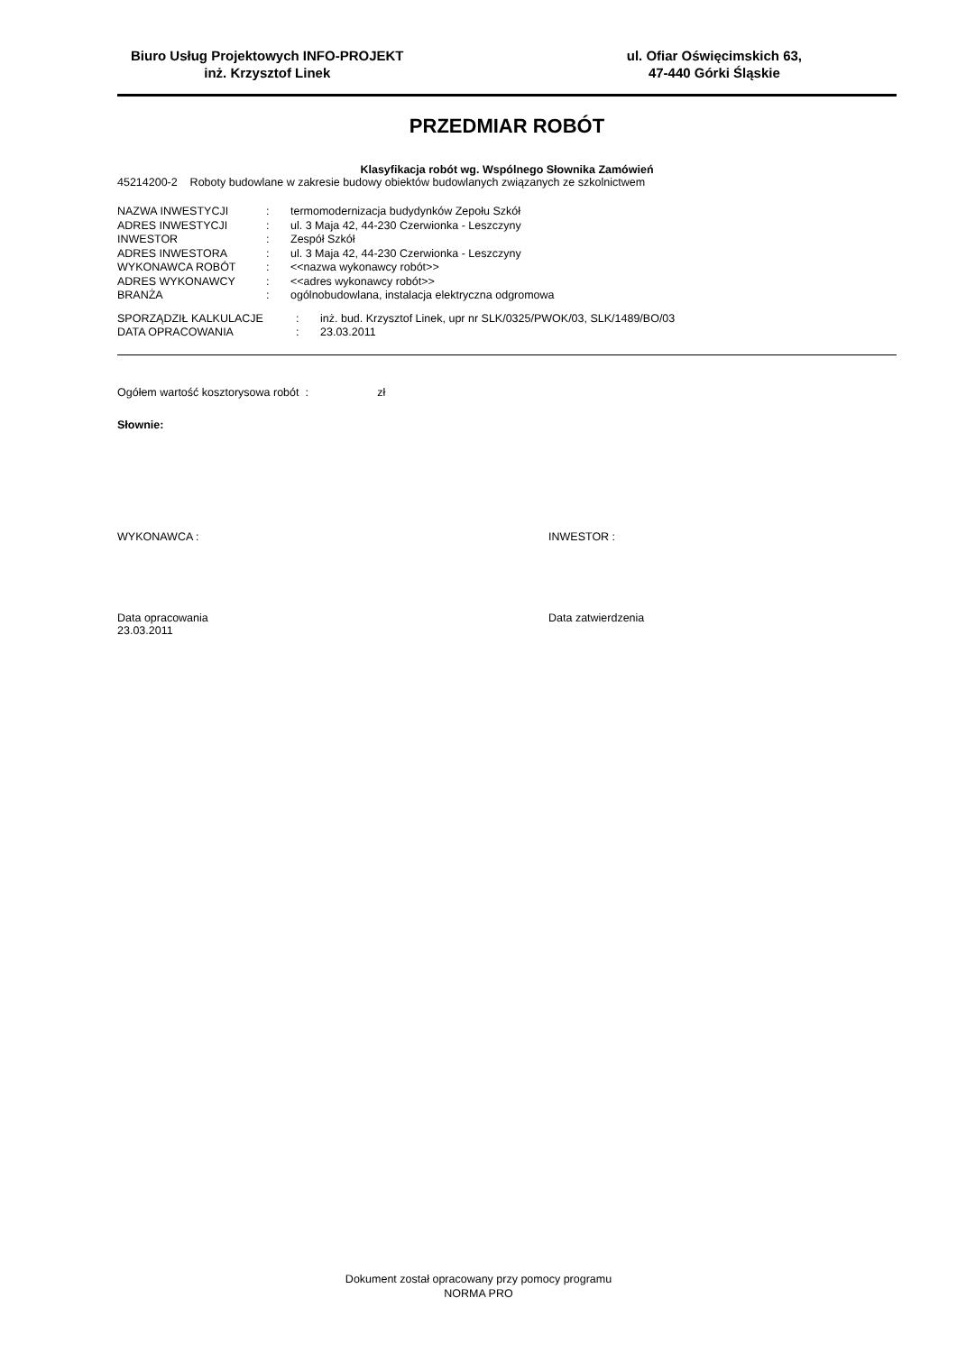Biuro Usług Projektowych INFO-PROJEKT
inż. Krzysztof Linek
ul. Ofiar Oświęcimskich 63,
47-440 Górki Śląskie
PRZEDMIAR ROBÓT
Klasyfikacja robót wg. Wspólnego Słownika Zamówień
45214200-2 Roboty budowlane w zakresie budowy obiektów budowlanych związanych ze szkolnictwem
| NAZWA INWESTYCJI | : | termomodernizacja budydynków Zepołu Szkół |
| ADRES INWESTYCJI | : | ul. 3 Maja 42, 44-230 Czerwionka - Leszczyny |
| INWESTOR | : | Zespół Szkół |
| ADRES INWESTORA | : | ul. 3 Maja 42, 44-230 Czerwionka - Leszczyny |
| WYKONAWCA ROBÓT | : | <<nazwa wykonawcy robót>> |
| ADRES WYKONAWCY | : | <<adres wykonawcy robót>> |
| BRANŻA | : | ogólnobudowlana, instalacja elektryczna odgromowa |
| SPORZĄDZIŁ KALKULACJE | : | inż. bud. Krzysztof Linek, upr nr SLK/0325/PWOK/03, SLK/1489/BO/03 |
| DATA OPRACOWANIA | : | 23.03.2011 |
Ogółem wartość kosztorysowa robót : zł
Słownie:
WYKONAWCA : INWESTOR :
Data opracowania
23.03.2011
Data zatwierdzenia
Dokument został opracowany przy pomocy programu
NORMA PRO